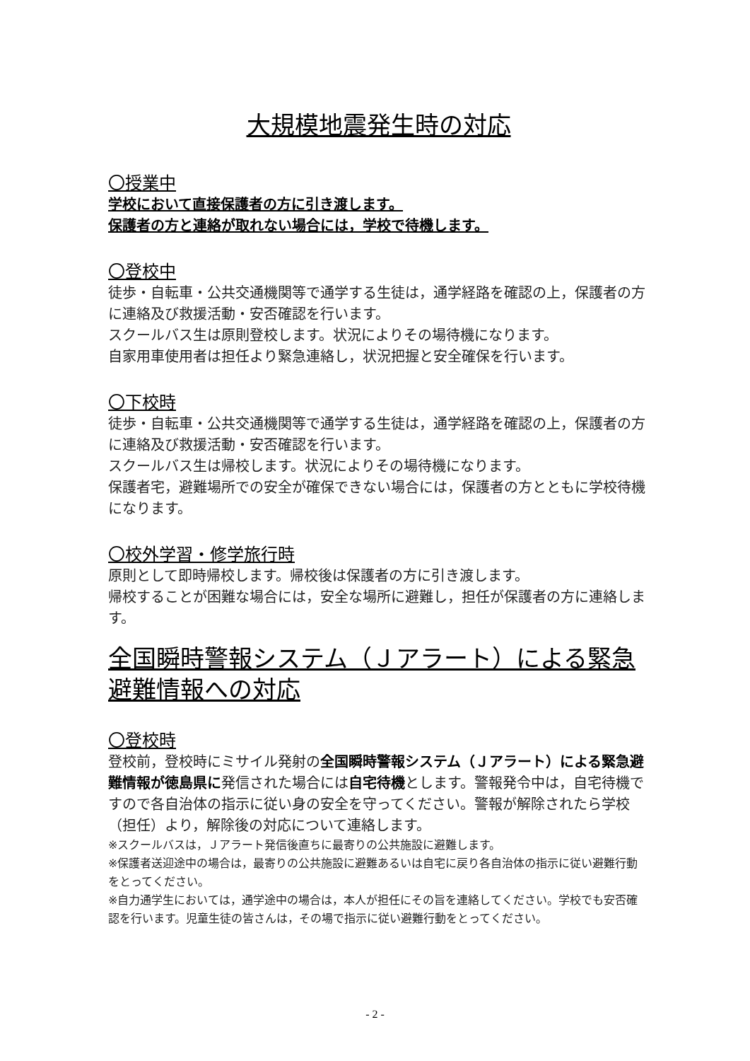大規模地震発生時の対応
〇授業中
学校において直接保護者の方に引き渡します。
保護者の方と連絡が取れない場合には，学校で待機します。
〇登校中
徒歩・自転車・公共交通機関等で通学する生徒は，通学経路を確認の上，保護者の方に連絡及び救援活動・安否確認を行います。
スクールバス生は原則登校します。状況によりその場待機になります。
自家用車使用者は担任より緊急連絡し，状況把握と安全確保を行います。
〇下校時
徒歩・自転車・公共交通機関等で通学する生徒は，通学経路を確認の上，保護者の方に連絡及び救援活動・安否確認を行います。
スクールバス生は帰校します。状況によりその場待機になります。
保護者宅，避難場所での安全が確保できない場合には，保護者の方とともに学校待機になります。
〇校外学習・修学旅行時
原則として即時帰校します。帰校後は保護者の方に引き渡します。
帰校することが困難な場合には，安全な場所に避難し，担任が保護者の方に連絡します。
全国瞬時警報システム（Ｊアラート）による緊急避難情報への対応
〇登校時
登校前，登校時にミサイル発射の全国瞬時警報システム（Ｊアラート）による緊急避難情報が徳島県に発信された場合には自宅待機とします。警報発令中は，自宅待機ですので各自治体の指示に従い身の安全を守ってください。警報が解除されたら学校（担任）より，解除後の対応について連絡します。
※スクールバスは，Ｊアラート発信後直ちに最寄りの公共施設に避難します。
※保護者送迎途中の場合は，最寄りの公共施設に避難あるいは自宅に戻り各自治体の指示に従い避難行動をとってください。
※自力通学生においては，通学途中の場合は，本人が担任にその旨を連絡してください。学校でも安否確認を行います。児童生徒の皆さんは，その場で指示に従い避難行動をとってください。
- 2 -